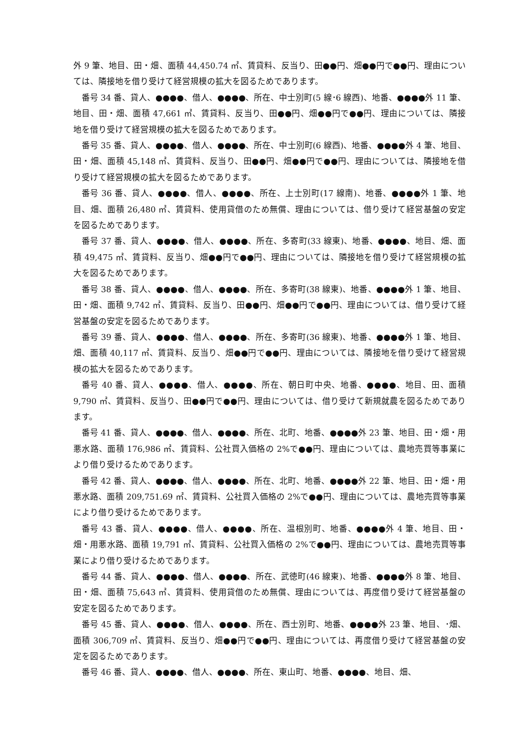外 9 筆、地目、田・畑、面積 44,450.74 ㎡、賃貸料、反当り、田●●円、畑●●円で●●円、理由については、隣接地を借り受けて経営規模の拡大を図るためであります。
番号 34 番、貸人、●●●●、借人、●●●●、所在、中士別町(5 線･6 線西)、地番、●●●●外 11 筆、地目、田・畑、面積 47,661 ㎡、賃貸料、反当り、田●●円、畑●●円で●●円、理由については、隣接地を借り受けて経営規模の拡大を図るためであります。
番号 35 番、貸人、●●●●、借人、●●●●、所在、中士別町(6 線西)、地番、●●●●外 4 筆、地目、田・畑、面積 45,148 ㎡、賃貸料、反当り、田●●円、畑●●円で●●円、理由については、隣接地を借り受けて経営規模の拡大を図るためであります。
番号 36 番、貸人、●●●●、借人、●●●●、所在、上士別町(17 線南)、地番、●●●●外 1 筆、地目、畑、面積 26,480 ㎡、賃貸料、使用貸借のため無償、理由については、借り受けて経営基盤の安定を図るためであります。
番号 37 番、貸人、●●●●、借人、●●●●、所在、多寄町(33 線東)、地番、●●●●、地目、畑、面積 49,475 ㎡、賃貸料、反当り、畑●●円で●●円、理由については、隣接地を借り受けて経営規模の拡大を図るためであります。
番号 38 番、貸人、●●●●、借人、●●●●、所在、多寄町(38 線東)、地番、●●●●外 1 筆、地目、田・畑、面積 9,742 ㎡、賃貸料、反当り、田●●円、畑●●円で●●円、理由については、借り受けて経営基盤の安定を図るためであります。
番号 39 番、貸人、●●●●、借人、●●●●、所在、多寄町(36 線東)、地番、●●●●外 1 筆、地目、畑、面積 40,117 ㎡、賃貸料、反当り、畑●●円で●●円、理由については、隣接地を借り受けて経営規模の拡大を図るためであります。
番号 40 番、貸人、●●●●、借人、●●●●、所在、朝日町中央、地番、●●●●、地目、田、面積 9,790 ㎡、賃貸料、反当り、田●●円で●●円、理由については、借り受けて新規就農を図るためであります。
番号 41 番、貸人、●●●●、借人、●●●●、所在、北町、地番、●●●●外 23 筆、地目、田・畑・用悪水路、面積 176,986 ㎡、賃貸料、公社買入価格の 2%で●●円、理由については、農地売買等事業により借り受けるためであります。
番号 42 番、貸人、●●●●、借人、●●●●、所在、北町、地番、●●●●外 22 筆、地目、田・畑・用悪水路、面積 209,751.69 ㎡、賃貸料、公社買入価格の 2%で●●円、理由については、農地売買等事業により借り受けるためであります。
番号 43 番、貸人、●●●●、借人、●●●●、所在、温根別町、地番、●●●●外 4 筆、地目、田・畑・用悪水路、面積 19,791 ㎡、賃貸料、公社買入価格の 2%で●●円、理由については、農地売買等事業により借り受けるためであります。
番号 44 番、貸人、●●●●、借人、●●●●、所在、武徳町(46 線東)、地番、●●●●外 8 筆、地目、田・畑、面積 75,643 ㎡、賃貸料、使用貸借のため無償、理由については、再度借り受けて経営基盤の安定を図るためであります。
番号 45 番、貸人、●●●●、借人、●●●●、所在、西士別町、地番、●●●●外 23 筆、地目、･畑、面積 306,709 ㎡、賃貸料、反当り、畑●●円で●●円、理由については、再度借り受けて経営基盤の安定を図るためであります。
番号 46 番、貸人、●●●●、借人、●●●●、所在、東山町、地番、●●●●、地目、畑、